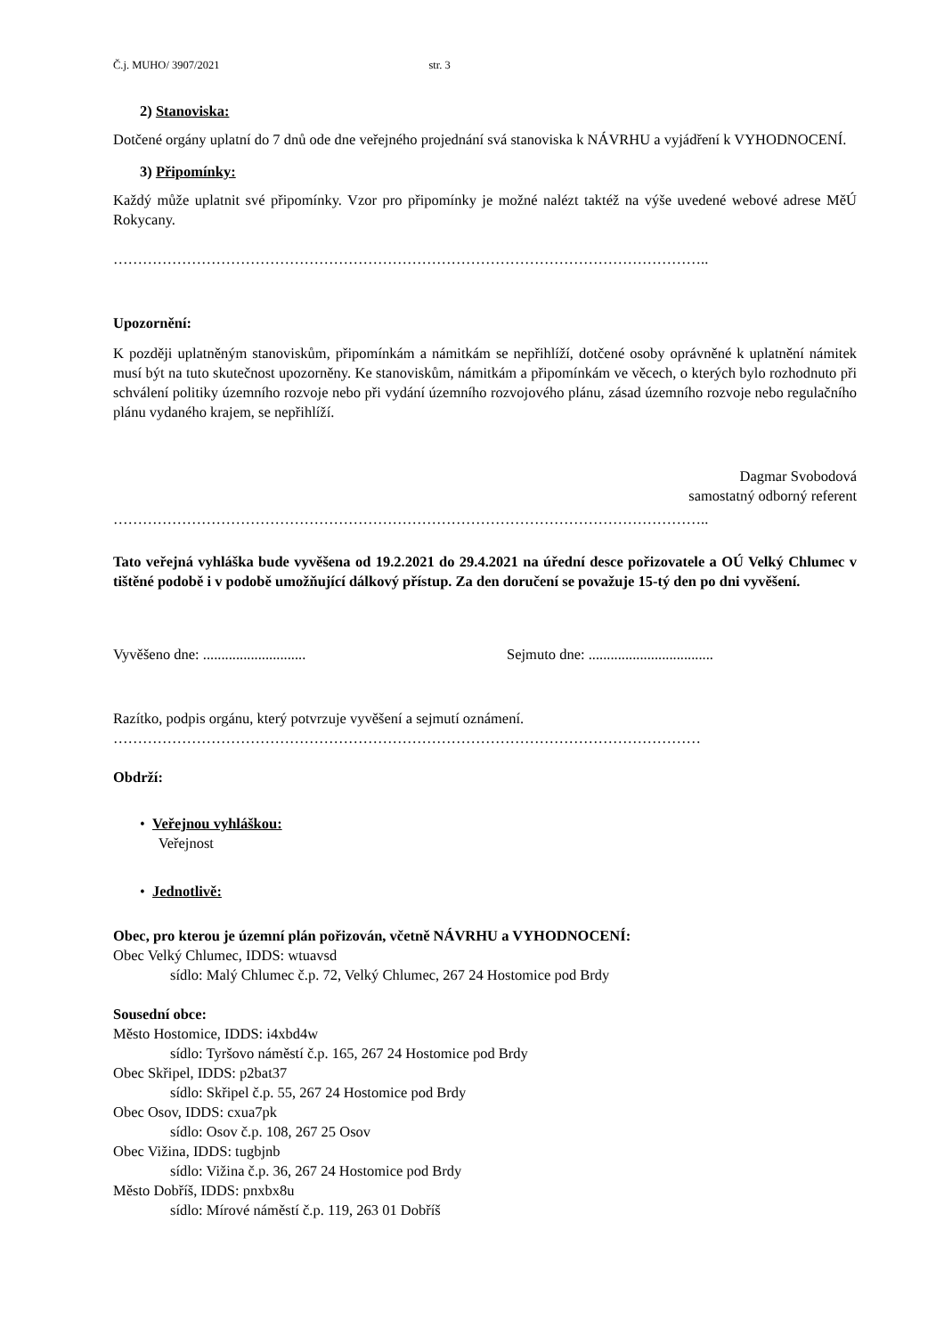Č.j. MUHO/ 3907/2021 str. 3
2) Stanoviska:
Dotčené orgány uplatní do 7 dnů ode dne veřejného projednání svá stanoviska k NÁVRHU a vyjádření k VYHODNOCENÍ.
3) Připomínky:
Každý může uplatnit své připomínky. Vzor pro připomínky je možné nalézt taktéž na výše uvedené webové adrese MěÚ Rokycany.
…………………………………………………………………………………………………………..
Upozornění:
K později uplatněným stanoviskům, připomínkám a námitkám se nepřihlíží, dotčené osoby oprávněné k uplatnění námitek musí být na tuto skutečnost upozorněny. Ke stanoviskům, námitkám a připomínkám ve věcech, o kterých bylo rozhodnuto při schválení politiky územního rozvoje nebo při vydání územního rozvojového plánu, zásad územního rozvoje nebo regulačního plánu vydaného krajem, se nepřihlíží.
Dagmar Svobodová
samostatný odborný referent
…………………………………………………………………………………………………………..
Tato veřejná vyhláška bude vyvěšena od 19.2.2021 do 29.4.2021 na úřední desce pořizovatele a OÚ Velký Chlumec v tištěné podobě i v podobě umožňující dálkový přístup. Za den doručení se považuje 15-tý den po dni vyvěšení.
Vyvěšeno dne: ............................ Sejmuto dne: ..................................
Razítko, podpis orgánu, který potvrzuje vyvěšení a sejmutí oznámení.
…………………………………………………………………………………………………………
Obdrží:
• Veřejnou vyhláškou:
Veřejnost
• Jednotlivě:
Obec, pro kterou je územní plán pořizován, včetně NÁVRHU a VYHODNOCENÍ:
Obec Velký Chlumec, IDDS: wtuavsd
sídlo: Malý Chlumec č.p. 72, Velký Chlumec, 267 24 Hostomice pod Brdy
Sousední obce:
Město Hostomice, IDDS: i4xbd4w
sídlo: Tyršovo náměstí č.p. 165, 267 24 Hostomice pod Brdy
Obec Skřipel, IDDS: p2bat37
sídlo: Skřipel č.p. 55, 267 24 Hostomice pod Brdy
Obec Osov, IDDS: cxua7pk
sídlo: Osov č.p. 108, 267 25 Osov
Obec Vižina, IDDS: tugbjnb
sídlo: Vižina č.p. 36, 267 24 Hostomice pod Brdy
Město Dobříš, IDDS: pnxbx8u
sídlo: Mírové náměstí č.p. 119, 263 01 Dobříš